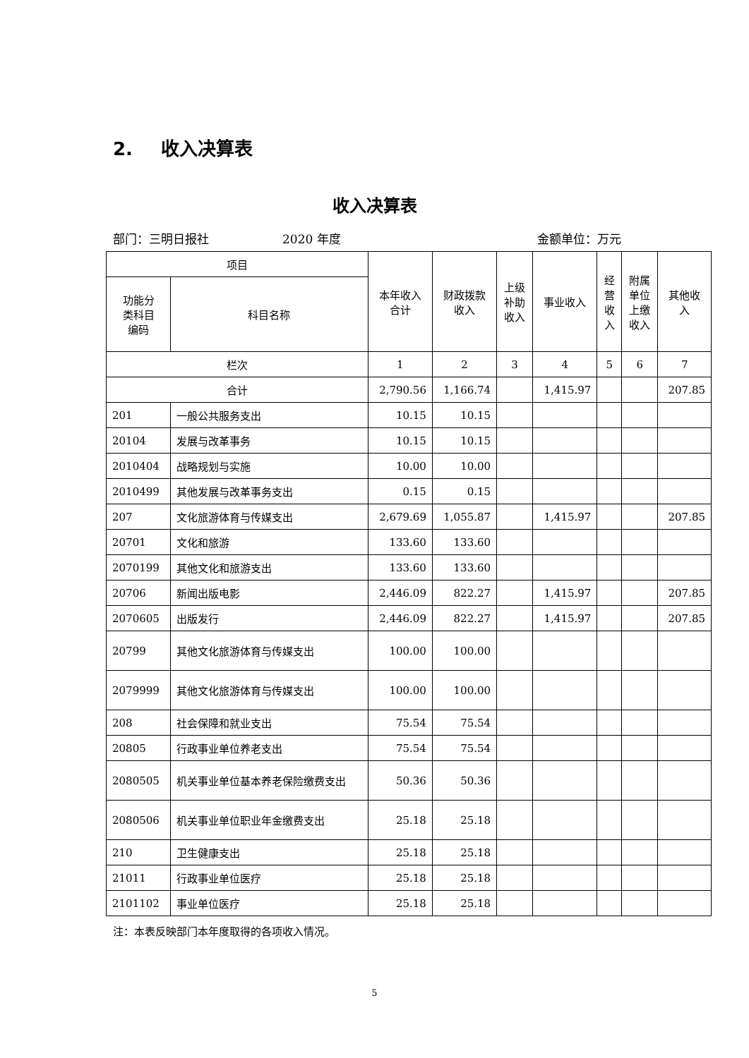2. 收入决算表
收入决算表
部门：三明日报社 2020 年度 金额单位：万元
| 项目 | | 本年收入 合计 | 财政拨款 收入 | 上级 补助 收入 | 事业收入 | 经 营 收 入 | 附属 单位 上缴 收入 | 其他收 入 |
| --- | --- | --- | --- | --- | --- | --- | --- | --- |
| 功能分 类科目 编码 | 科目名称 | | | | | | | |
| 栏次 | | 1 | 2 | 3 | 4 | 5 | 6 | 7 |
| 合计 | | 2,790.56 | 1,166.74 | | 1,415.97 | | | 207.85 |
| 201 | 一般公共服务支出 | 10.15 | 10.15 | | | | | |
| 20104 | 发展与改革事务 | 10.15 | 10.15 | | | | | |
| 2010404 | 战略规划与实施 | 10.00 | 10.00 | | | | | |
| 2010499 | 其他发展与改革事务支出 | 0.15 | 0.15 | | | | | |
| 207 | 文化旅游体育与传媒支出 | 2,679.69 | 1,055.87 | | 1,415.97 | | | 207.85 |
| 20701 | 文化和旅游 | 133.60 | 133.60 | | | | | |
| 2070199 | 其他文化和旅游支出 | 133.60 | 133.60 | | | | | |
| 20706 | 新闻出版电影 | 2,446.09 | 822.27 | | 1,415.97 | | | 207.85 |
| 2070605 | 出版发行 | 2,446.09 | 822.27 | | 1,415.97 | | | 207.85 |
| 20799 | 其他文化旅游体育与传媒支出 | 100.00 | 100.00 | | | | | |
| 2079999 | 其他文化旅游体育与传媒支出 | 100.00 | 100.00 | | | | | |
| 208 | 社会保障和就业支出 | 75.54 | 75.54 | | | | | |
| 20805 | 行政事业单位养老支出 | 75.54 | 75.54 | | | | | |
| 2080505 | 机关事业单位基本养老保险缴费支出 | 50.36 | 50.36 | | | | | |
| 2080506 | 机关事业单位职业年金缴费支出 | 25.18 | 25.18 | | | | | |
| 210 | 卫生健康支出 | 25.18 | 25.18 | | | | | |
| 21011 | 行政事业单位医疗 | 25.18 | 25.18 | | | | | |
| 2101102 | 事业单位医疗 | 25.18 | 25.18 | | | | | |
注：本表反映部门本年度取得的各项收入情况。
5